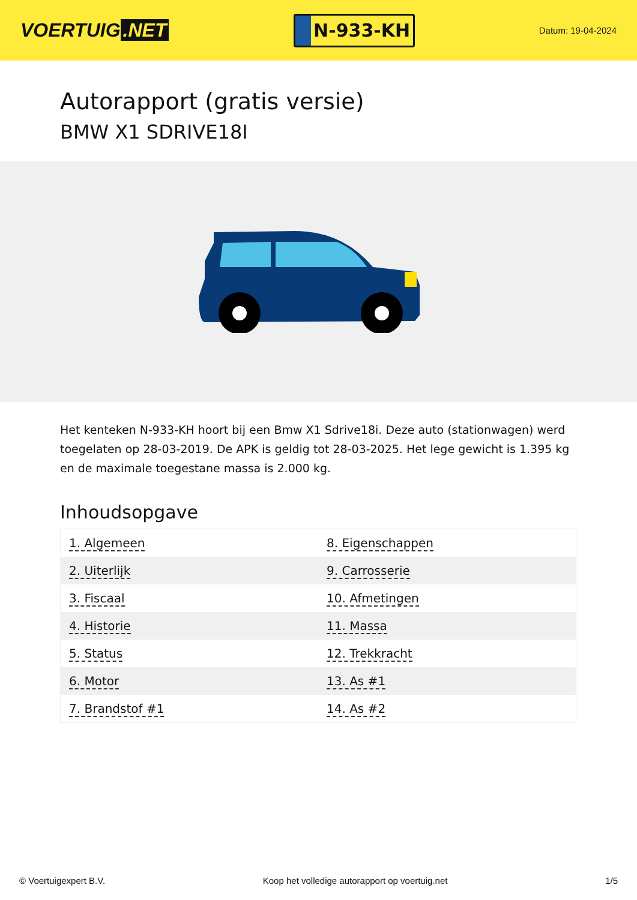VOERTUIG.NET
N-933-KH
Datum: 19-04-2024
Autorapport (gratis versie)
BMW X1 SDRIVE18I
Het kenteken N-933-KH hoort bij een Bmw X1 Sdrive18i. Deze auto (stationwagen) werd toegelaten op 28-03-2019. De APK is geldig tot 28-03-2025. Het lege gewicht is 1.395 kg en de maximale toegestane massa is 2.000 kg.
Inhoudsopgave
| 1. Algemeen | 8. Eigenschappen |
| 2. Uiterlijk | 9. Carrosserie |
| 3. Fiscaal | 10. Afmetingen |
| 4. Historie | 11. Massa |
| 5. Status | 12. Trekkracht |
| 6. Motor | 13. As #1 |
| 7. Brandstof #1 | 14. As #2 |
© Voertuigexpert B.V. Koop het volledige autorapport op voertuig.net 1/5